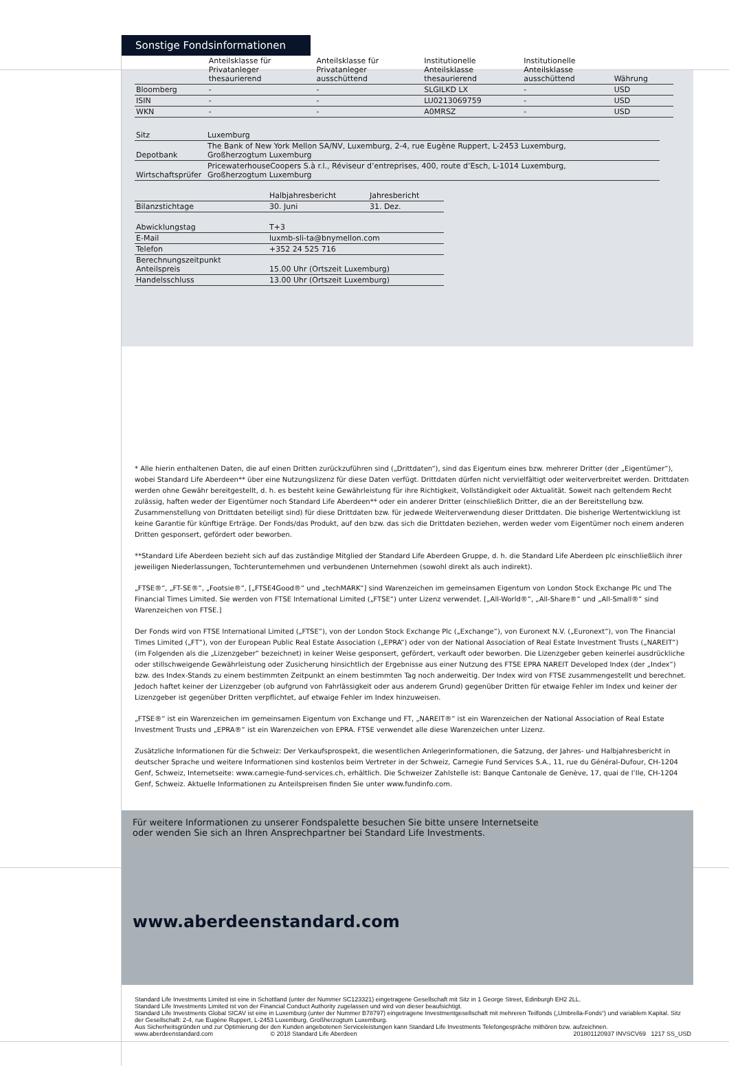Sonstige Fondsinformationen
| | Anteilsklasse für Privatanleger thesaurierend | Anteilsklasse für Privatanleger ausschüttend | Institutionelle Anteilsklasse thesaurierend | Institutionelle Anteilsklasse ausschüttend | Währung |
| --- | --- | --- | --- | --- | --- |
| Bloomberg | - | - | SLGILKD LX | - | USD |
| ISIN | - | - | LU0213069759 | - | USD |
| WKN | - | - | A0MRSZ | - | USD |
| Sitz | Luxemburg |
| Depotbank | The Bank of New York Mellon SA/NV, Luxemburg, 2-4, rue Eugène Ruppert, L-2453 Luxemburg, Großherzogtum Luxemburg |
| Wirtschaftsprüfer | PricewaterhouseCoopers S.à r.l., Réviseur d’entreprises, 400, route d’Esch, L-1014 Luxemburg, Großherzogtum Luxemburg |
| | Halbjahresbericht | Jahresbericht |
| --- | --- | --- |
| Bilanzstichtage | 30. Juni | 31. Dez. |
| Abwicklungstag | T+3 |
| E-Mail | luxmb-sli-ta@bnymellon.com |
| Telefon | +352 24 525 716 |
| Berechnungszeitpunkt Anteilspreis | 15.00 Uhr (Ortszeit Luxemburg) |
| Handelsschluss | 13.00 Uhr (Ortszeit Luxemburg) |
* Alle hierin enthaltenen Daten, die auf einen Dritten zurückzuführen sind („Drittdaten“), sind das Eigentum eines bzw. mehrerer Dritter (der „Eigentümer“), wobei Standard Life Aberdeen** über eine Nutzungslizenz für diese Daten verfügt. Drittdaten dürfen nicht vervielfältigt oder weiterverbreitet werden. Drittdaten werden ohne Gewähr bereitgestellt, d. h. es besteht keine Gewährleistung für ihre Richtigkeit, Vollständigkeit oder Aktualität. Soweit nach geltendem Recht zulässig, haften weder der Eigentümer noch Standard Life Aberdeen** oder ein anderer Dritter (einschließlich Dritter, die an der Bereitstellung bzw. Zusammenstellung von Drittdaten beteiligt sind) für diese Drittdaten bzw. für jedwede Weiterverwendung dieser Drittdaten. Die bisherige Wertentwicklung ist keine Garantie für künftige Erträge. Der Fonds/das Produkt, auf den bzw. das sich die Drittdaten beziehen, werden weder vom Eigentümer noch einem anderen Dritten gesponsert, gefördert oder beworben.
**Standard Life Aberdeen bezieht sich auf das zuständige Mitglied der Standard Life Aberdeen Gruppe, d. h. die Standard Life Aberdeen plc einschließlich ihrer jeweiligen Niederlassungen, Tochterunternehmen und verbundenen Unternehmen (sowohl direkt als auch indirekt).
„FTSE®“, „FT-SE®“, „Footsie®“, [„FTSE4Good®“ und „techMARK“] sind Warenzeichen im gemeinsamen Eigentum von London Stock Exchange Plc und The Financial Times Limited. Sie werden von FTSE International Limited („FTSE“) unter Lizenz verwendet. [„All-World®“, „All-Share®“ und „All-Small®“ sind Warenzeichen von FTSE.]
Der Fonds wird von FTSE International Limited („FTSE“), von der London Stock Exchange Plc („Exchange“), von Euronext N.V. („Euronext“), von The Financial Times Limited („FT“), von der European Public Real Estate Association („EPRA“) oder von der National Association of Real Estate Investment Trusts („NAREIT“) (im Folgenden als die „Lizenzgeber“ bezeichnet) in keiner Weise gesponsert, gefördert, verkauft oder beworben. Die Lizenzgeber geben keinerlei ausdrückliche oder stillschweigende Gewährleistung oder Zusicherung hinsichtlich der Ergebnisse aus einer Nutzung des FTSE EPRA NAREIT Developed Index (der „Index“) bzw. des Index-Stands zu einem bestimmten Zeitpunkt an einem bestimmten Tag noch anderweitig. Der Index wird von FTSE zusammengestellt und berechnet. Jedoch haftet keiner der Lizenzgeber (ob aufgrund von Fahrlässigkeit oder aus anderem Grund) gegenüber Dritten für etwaige Fehler im Index und keiner der Lizenzgeber ist gegenüber Dritten verpflichtet, auf etwaige Fehler im Index hinzuweisen.
„FTSE®“ ist ein Warenzeichen im gemeinsamen Eigentum von Exchange und FT, „NAREIT®“ ist ein Warenzeichen der National Association of Real Estate Investment Trusts und „EPRA®“ ist ein Warenzeichen von EPRA. FTSE verwendet alle diese Warenzeichen unter Lizenz.
Zusätzliche Informationen für die Schweiz: Der Verkaufsprospekt, die wesentlichen Anlegerinformationen, die Satzung, der Jahres- und Halbjahresbericht in deutscher Sprache und weitere Informationen sind kostenlos beim Vertreter in der Schweiz, Carnegie Fund Services S.A., 11, rue du Général-Dufour, CH-1204 Genf, Schweiz, Internetseite: www.carnegie-fund-services.ch, erhältlich. Die Schweizer Zahlstelle ist: Banque Cantonale de Genève, 17, quai de l’Ile, CH-1204 Genf, Schweiz. Aktuelle Informationen zu Anteilspreisen finden Sie unter www.fundinfo.com.
Für weitere Informationen zu unserer Fondspalette besuchen Sie bitte unsere Internetseite
oder wenden Sie sich an Ihren Ansprechpartner bei Standard Life Investments.
www.aberdeenstandard.com
Standard Life Investments Limited ist eine in Schottland (unter der Nummer SC123321) eingetragene Gesellschaft mit Sitz in 1 George Street, Edinburgh EH2 2LL.
Standard Life Investments Limited ist von der Financial Conduct Authority zugelassen und wird von dieser beaufsichtigt.
Standard Life Investments Global SICAV ist eine in Luxemburg (unter der Nummer B78797) eingetragene Investmentgesellschaft mit mehreren Teilfonds („Umbrella-Fonds“) und variablem Kapital. Sitz der Gesellschaft: 2-4, rue Eugène Ruppert, L-2453 Luxemburg, Großherzogtum Luxemburg.
Aus Sicherheitsgründen und zur Optimierung der den Kunden angebotenen Serviceleistungen kann Standard Life Investments Telefongespräche mithören bzw. aufzeichnen.
www.aberdeenstandard.com © 2018 Standard Life Aberdeen 201801120937 INVSCV69 1217 SS_USD